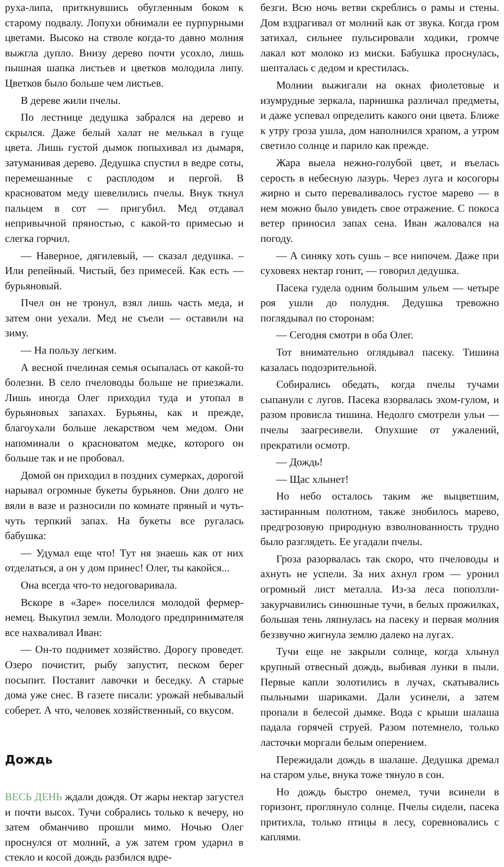руха-липа, приткнувшись обугленным боком к старому подвалу. Лопухи обнимали ее пурпурными цветами. Высоко на стволе когда-то давно молния выжгла дупло. Внизу дерево почти усохло, лишь пышная шапка листьев и цветков молодила липу. Цветков было больше чем листьев.
В дереве жили пчелы.
По лестнице дедушка забрался на дерево и скрылся. Даже белый халат не мелькал в гуще цвета. Лишь густой дымок попыхивал из дымаря, затуманивая дерево. Дедушка спустил в ведре соты, перемешанные с расплодом и пергой. В красноватом меду шевелились пчелы. Внук ткнул пальцем в сот — пригубил. Мед отдавал непривычной пряностью, с какой-то примесью и слегка горчил.
— Наверное, дягилевый, — сказал дедушка. – Или репейный. Чистый, без примесей. Как есть — бурьяновый.
Пчел он не тронул, взял лишь часть меда, и затем они уехали. Мед не съели — оставили на зиму.
— На пользу легким.
А весной пчелиная семья осыпалась от какой-то болезни. В село пчеловоды больше не приезжали. Лишь иногда Олег приходил туда и утопал в бурьяновых запахах. Бурьяны, как и прежде, благоухали больше лекарством чем медом. Они напоминали о красноватом медке, которого он больше так и не пробовал.
Домой он приходил в поздних сумерках, дорогой нарывал огромные букеты бурьянов. Они долго не вяли в вазе и разносили по комнате пряный и чуть-чуть терпкий запах. На букеты все ругалась бабушка:
— Удумал еще что! Тут ня знаешь как от них отделаться, а он у дом принес! Олег, ты какойся...
Она всегда что-то недоговаривала.
Вскоре в «Заре» поселился молодой фермер-немец. Выкупил земли. Молодого предпринимателя все нахваливал Иван:
— Он-то поднимет хозяйство. Дорогу проведет. Озеро почистит, рыбу запустит, песком берег посыпит. Поставит лавочки и беседку. А старые дома уже снес. В газете писали: урожай небывалый соберет. А что, человек хозяйственный, со вкусом.
Дождь
ВЕСЬ ДЕНЬ ждали дождя. От жары нектар загустел и почти высох. Тучи собрались только к вечеру, но затем обманчиво прошли мимо. Ночью Олег проснулся от молний, а уж затем гром ударил в стекло и косой дождь разбился вдре-
безги. Всю ночь ветви скреблись о рамы и стены. Дом вздрагивал от молний как от звука. Когда гром затихал, сильнее пульсировали ходики, громче лакал кот молоко из миски. Бабушка проснулась, шепталась с дедом и крестилась.
Молнии выжигали на окнах фиолетовые и изумрудные зеркала, парнишка различал предметы, и даже успевал определить какого они цвета. Ближе к утру гроза ушла, дом наполнился храпом, а утром светило солнце и парило как прежде.
Жара выела нежно-голубой цвет, и въелась серость в небесную лазурь. Через луга и косогоры жирно и сыто переваливалось густое марево — в нем можно было увидеть свое отражение. С покоса ветер приносил запах сена. Иван жаловался на погоду.
— А синяку хоть сушь – все нипочем. Даже при суховеях нектар гонит, — говорил дедушка.
Пасека гудела одним большим ульем — четыре роя ушли до полудня. Дедушка тревожно поглядывал по сторонам:
— Сегодня смотри в оба Олег.
Тот внимательно оглядывал пасеку. Тишина казалась подозрительной.
Собирались обедать, когда пчелы тучами сыпанули с лугов. Пасека взорвалась эхом-гулом, и разом провисла тишина. Недолго смотрели ульи — пчелы заагресивели. Опухшие от ужалений, прекратили осмотр.
— Дождь!
— Щас хлынет!
Но небо осталось таким же выцветшим, застиранным полотном, также знобилось марево, предгрозовую природную взволнованность трудно было разглядеть. Ее угадали пчелы.
Гроза разорвалась так скоро, что пчеловоды и ахнуть не успели. За них ахнул гром — уронил огромный лист металла. Из-за леса поползли-закурчавились синюшные тучи, в белых прожилках, большая тень ляпнулась на пасеку и первая молния беззвучно жигнула землю далеко на лугах.
Тучи еще не закрыли солнце, когда хлынул крупный отвесный дождь, выбивая лунки в пыли. Первые капли золотились в лучах, скатывались пыльными шариками. Дали усинели, а затем пропали в белесой дымке. Вода с крыши шалаша падала горячей струей. Разом потемнело, только ласточки моргали белым оперением.
Пережидали дождь в шалаше. Дедушка дремал на старом улье, внука тоже тянуло в сон.
Но дождь быстро онемел, тучи всинели в горизонт, проглянуло солнце. Пчелы сидели, пасека притихла, только птицы в лесу, соревновались с каплями.